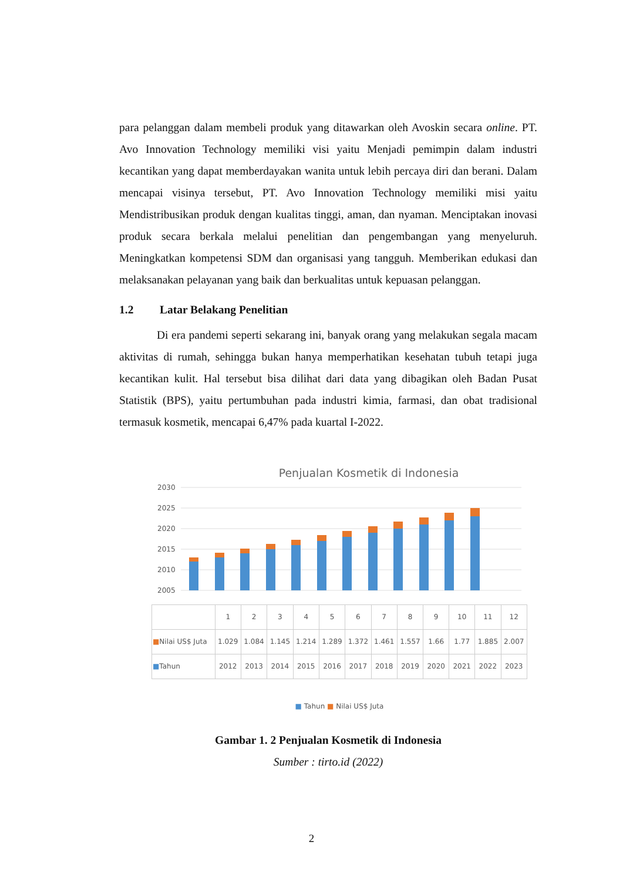para pelanggan dalam membeli produk yang ditawarkan oleh Avoskin secara online. PT. Avo Innovation Technology memiliki visi yaitu Menjadi pemimpin dalam industri kecantikan yang dapat memberdayakan wanita untuk lebih percaya diri dan berani. Dalam mencapai visinya tersebut, PT. Avo Innovation Technology memiliki misi yaitu Mendistribusikan produk dengan kualitas tinggi, aman, dan nyaman. Menciptakan inovasi produk secara berkala melalui penelitian dan pengembangan yang menyeluruh. Meningkatkan kompetensi SDM dan organisasi yang tangguh. Memberikan edukasi dan melaksanakan pelayanan yang baik dan berkualitas untuk kepuasan pelanggan.
1.2 Latar Belakang Penelitian
Di era pandemi seperti sekarang ini, banyak orang yang melakukan segala macam aktivitas di rumah, sehingga bukan hanya memperhatikan kesehatan tubuh tetapi juga kecantikan kulit. Hal tersebut bisa dilihat dari data yang dibagikan oleh Badan Pusat Statistik (BPS), yaitu pertumbuhan pada industri kimia, farmasi, dan obat tradisional termasuk kosmetik, mencapai 6,47% pada kuartal I-2022.
Penjualan Kosmetik di Indonesia
2030
2025
2020
2015
2010
2005
| | 1 | 2 | 3 | 4 | 5 | 6 | 7 | 8 | 9 | 10 | 11 | 12 |
| ■ Nilai US$ Juta | 1.029 | 1.084 | 1.145 | 1.214 | 1.289 | 1.372 | 1.461 | 1.557 | 1.66 | 1.77 | 1.885 | 2.007 |
| ■ Tahun | 2012 | 2013 | 2014 | 2015 | 2016 | 2017 | 2018 | 2019 | 2020 | 2021 | 2022 | 2023 |
■ Tahun ■ Nilai US$ Juta
Gambar 1. 2 Penjualan Kosmetik di Indonesia
Sumber : tirto.id (2022)
2